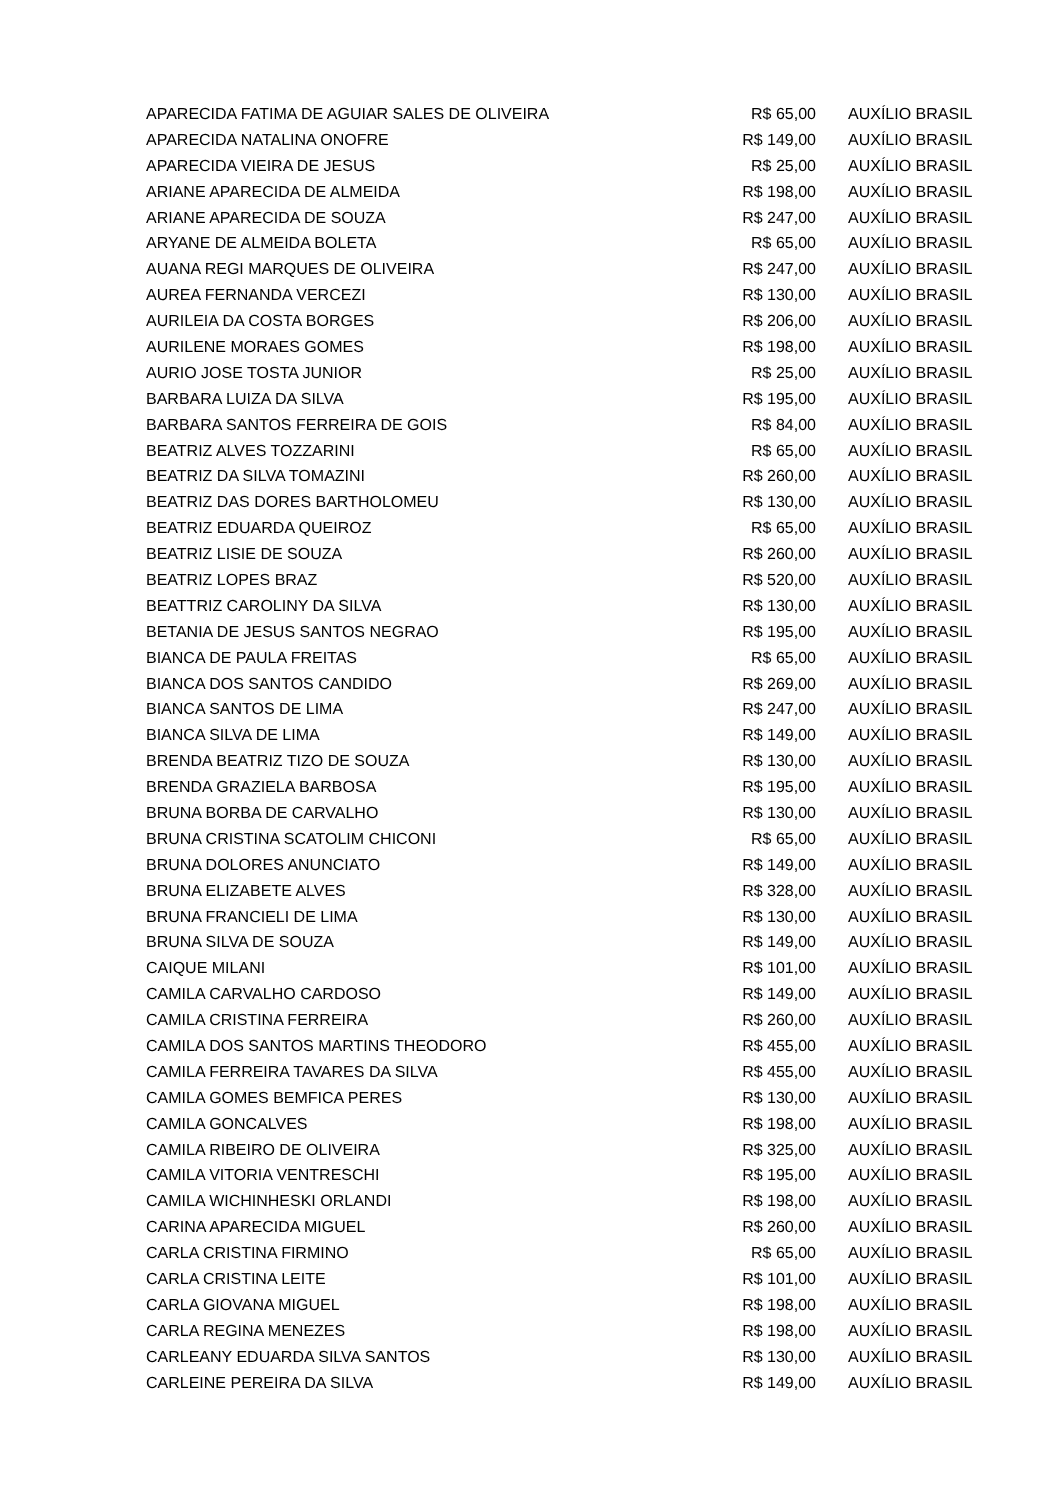| APARECIDA FATIMA DE AGUIAR SALES DE OLIVEIRA | R$ 65,00 | AUXÍLIO BRASIL |
| APARECIDA NATALINA ONOFRE | R$ 149,00 | AUXÍLIO BRASIL |
| APARECIDA VIEIRA DE JESUS | R$ 25,00 | AUXÍLIO BRASIL |
| ARIANE APARECIDA DE ALMEIDA | R$ 198,00 | AUXÍLIO BRASIL |
| ARIANE APARECIDA DE SOUZA | R$ 247,00 | AUXÍLIO BRASIL |
| ARYANE DE ALMEIDA BOLETA | R$ 65,00 | AUXÍLIO BRASIL |
| AUANA REGI MARQUES DE OLIVEIRA | R$ 247,00 | AUXÍLIO BRASIL |
| AUREA FERNANDA VERCEZI | R$ 130,00 | AUXÍLIO BRASIL |
| AURILEIA DA COSTA BORGES | R$ 206,00 | AUXÍLIO BRASIL |
| AURILENE MORAES GOMES | R$ 198,00 | AUXÍLIO BRASIL |
| AURIO JOSE TOSTA JUNIOR | R$ 25,00 | AUXÍLIO BRASIL |
| BARBARA LUIZA DA SILVA | R$ 195,00 | AUXÍLIO BRASIL |
| BARBARA SANTOS FERREIRA DE GOIS | R$ 84,00 | AUXÍLIO BRASIL |
| BEATRIZ ALVES TOZZARINI | R$ 65,00 | AUXÍLIO BRASIL |
| BEATRIZ DA SILVA TOMAZINI | R$ 260,00 | AUXÍLIO BRASIL |
| BEATRIZ DAS DORES BARTHOLOMEU | R$ 130,00 | AUXÍLIO BRASIL |
| BEATRIZ EDUARDA QUEIROZ | R$ 65,00 | AUXÍLIO BRASIL |
| BEATRIZ LISIE DE SOUZA | R$ 260,00 | AUXÍLIO BRASIL |
| BEATRIZ LOPES BRAZ | R$ 520,00 | AUXÍLIO BRASIL |
| BEATTRIZ CAROLINY DA SILVA | R$ 130,00 | AUXÍLIO BRASIL |
| BETANIA DE JESUS SANTOS NEGRAO | R$ 195,00 | AUXÍLIO BRASIL |
| BIANCA DE PAULA FREITAS | R$ 65,00 | AUXÍLIO BRASIL |
| BIANCA DOS SANTOS CANDIDO | R$ 269,00 | AUXÍLIO BRASIL |
| BIANCA SANTOS DE LIMA | R$ 247,00 | AUXÍLIO BRASIL |
| BIANCA SILVA DE LIMA | R$ 149,00 | AUXÍLIO BRASIL |
| BRENDA BEATRIZ TIZO DE SOUZA | R$ 130,00 | AUXÍLIO BRASIL |
| BRENDA GRAZIELA BARBOSA | R$ 195,00 | AUXÍLIO BRASIL |
| BRUNA BORBA DE CARVALHO | R$ 130,00 | AUXÍLIO BRASIL |
| BRUNA CRISTINA SCATOLIM CHICONI | R$ 65,00 | AUXÍLIO BRASIL |
| BRUNA DOLORES ANUNCIATO | R$ 149,00 | AUXÍLIO BRASIL |
| BRUNA ELIZABETE ALVES | R$ 328,00 | AUXÍLIO BRASIL |
| BRUNA FRANCIELI DE LIMA | R$ 130,00 | AUXÍLIO BRASIL |
| BRUNA SILVA DE SOUZA | R$ 149,00 | AUXÍLIO BRASIL |
| CAIQUE MILANI | R$ 101,00 | AUXÍLIO BRASIL |
| CAMILA CARVALHO CARDOSO | R$ 149,00 | AUXÍLIO BRASIL |
| CAMILA CRISTINA FERREIRA | R$ 260,00 | AUXÍLIO BRASIL |
| CAMILA DOS SANTOS MARTINS THEODORO | R$ 455,00 | AUXÍLIO BRASIL |
| CAMILA FERREIRA TAVARES DA SILVA | R$ 455,00 | AUXÍLIO BRASIL |
| CAMILA GOMES BEMFICA PERES | R$ 130,00 | AUXÍLIO BRASIL |
| CAMILA GONCALVES | R$ 198,00 | AUXÍLIO BRASIL |
| CAMILA RIBEIRO DE OLIVEIRA | R$ 325,00 | AUXÍLIO BRASIL |
| CAMILA VITORIA VENTRESCHI | R$ 195,00 | AUXÍLIO BRASIL |
| CAMILA WICHINHESKI ORLANDI | R$ 198,00 | AUXÍLIO BRASIL |
| CARINA APARECIDA MIGUEL | R$ 260,00 | AUXÍLIO BRASIL |
| CARLA CRISTINA FIRMINO | R$ 65,00 | AUXÍLIO BRASIL |
| CARLA CRISTINA LEITE | R$ 101,00 | AUXÍLIO BRASIL |
| CARLA GIOVANA MIGUEL | R$ 198,00 | AUXÍLIO BRASIL |
| CARLA REGINA MENEZES | R$ 198,00 | AUXÍLIO BRASIL |
| CARLEANY EDUARDA SILVA SANTOS | R$ 130,00 | AUXÍLIO BRASIL |
| CARLEINE PEREIRA DA SILVA | R$ 149,00 | AUXÍLIO BRASIL |